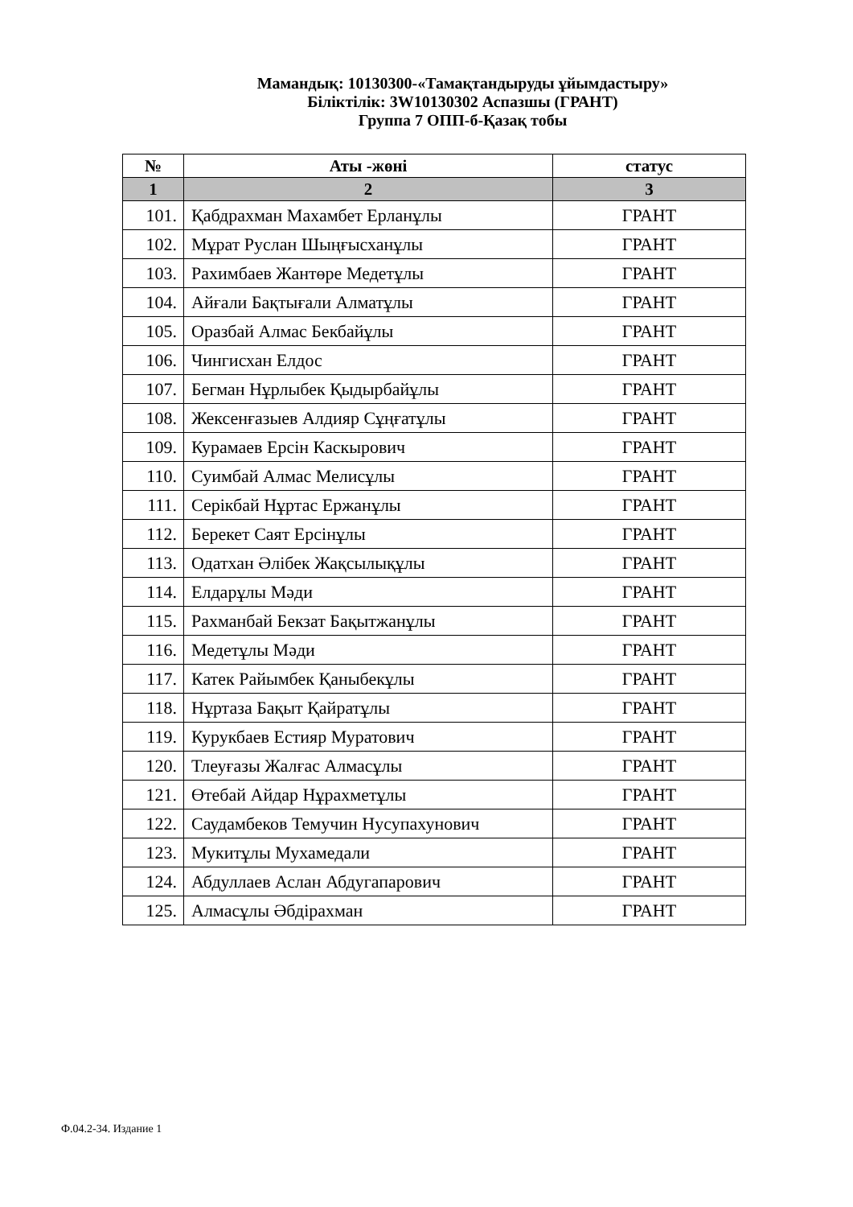Мамандық: 10130300-«Тамақтандыруды ұйымдастыру»
Біліктілік: 3W10130302 Аспазшы (ГРАНТ)
Группа 7 ОПП-б-Қазақ тобы
| № | Аты -жөні | статус |
| --- | --- | --- |
| 1 | 2 | 3 |
| 101. | Қабдрахман Махамбет Ерланұлы | ГРАНТ |
| 102. | Мұрат Руслан Шыңғысханұлы | ГРАНТ |
| 103. | Рахимбаев Жантөре Медетұлы | ГРАНТ |
| 104. | Айғали Бақтығали Алматұлы | ГРАНТ |
| 105. | Оразбай Алмас Бекбайұлы | ГРАНТ |
| 106. | Чингисхан Елдос | ГРАНТ |
| 107. | Бегман Нұрлыбек Қыдырбайұлы | ГРАНТ |
| 108. | Жексенғазыев Алдияр Сұңғатұлы | ГРАНТ |
| 109. | Курамаев Ерсін Каскырович | ГРАНТ |
| 110. | Суимбай Алмас Мелисұлы | ГРАНТ |
| 111. | Серікбай Нұртас Ержанұлы | ГРАНТ |
| 112. | Берекет Саят Ерсінұлы | ГРАНТ |
| 113. | Одатхан Әлібек Жақсылықұлы | ГРАНТ |
| 114. | Елдарұлы Мәди | ГРАНТ |
| 115. | Рахманбай Бекзат Бақытжанұлы | ГРАНТ |
| 116. | Медетұлы Мәди | ГРАНТ |
| 117. | Катек Райымбек Қаныбекұлы | ГРАНТ |
| 118. | Нұртаза Бақыт Қайратұлы | ГРАНТ |
| 119. | Курукбаев Естияр Муратович | ГРАНТ |
| 120. | Тлеуғазы Жалғас Алмасұлы | ГРАНТ |
| 121. | Өтебай Айдар Нұрахметұлы | ГРАНТ |
| 122. | Саудамбеков Темучин Нусупахунович | ГРАНТ |
| 123. | Мукитұлы Мухамедали | ГРАНТ |
| 124. | Абдуллаев Аслан Абдугапарович | ГРАНТ |
| 125. | Алмасұлы Әбдірахман | ГРАНТ |
Ф.04.2-34. Издание 1